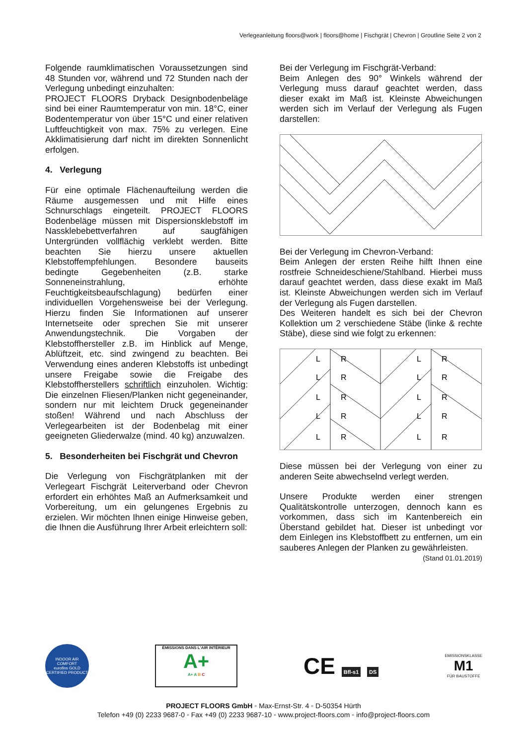Verlegeanleitung floors@work | floors@home | Fischgrät | Chevron | Groutline Seite 2 von 2
Folgende raumklimatischen Voraussetzungen sind 48 Stunden vor, während und 72 Stunden nach der Verlegung unbedingt einzuhalten:
PROJECT FLOORS Dryback Designbodenbeläge sind bei einer Raumtemperatur von min. 18°C, einer Bodentemperatur von über 15°C und einer relativen Luftfeuchtigkeit von max. 75% zu verlegen. Eine Akklimatisierung darf nicht im direkten Sonnenlicht erfolgen.
4. Verlegung
Für eine optimale Flächenaufteilung werden die Räume ausgemessen und mit Hilfe eines Schnurschlags eingeteilt. PROJECT FLOORS Bodenbeläge müssen mit Dispersionsklebstoff im Nassklebebettverfahren auf saugfähigen Untergründen vollflächig verklebt werden. Bitte beachten Sie hierzu unsere aktuellen Klebstoffempfehlungen. Besondere bauseits bedingte Gegebenheiten (z.B. starke Sonneneinstrahlung, erhöhte Feuchtigkeitsbeaufschlagung) bedürfen einer individuellen Vorgehensweise bei der Verlegung. Hierzu finden Sie Informationen auf unserer Internetseite oder sprechen Sie mit unserer Anwendungstechnik. Die Vorgaben der Klebstoffhersteller z.B. im Hinblick auf Menge, Ablüftzeit, etc. sind zwingend zu beachten. Bei Verwendung eines anderen Klebstoffs ist unbedingt unsere Freigabe sowie die Freigabe des Klebstoffherstellers schriftlich einzuholen. Wichtig: Die einzelnen Fliesen/Planken nicht gegeneinander, sondern nur mit leichtem Druck gegeneinander stoßen! Während und nach Abschluss der Verlegearbeiten ist der Bodenbelag mit einer geeigneten Gliederwalze (mind. 40 kg) anzuwalzen.
5. Besonderheiten bei Fischgrät und Chevron
Die Verlegung von Fischgrätplanken mit der Verlegeart Fischgrät Leiterverband oder Chevron erfordert ein erhöhtes Maß an Aufmerksamkeit und Vorbereitung, um ein gelungenes Ergebnis zu erzielen. Wir möchten Ihnen einige Hinweise geben, die Ihnen die Ausführung Ihrer Arbeit erleichtern soll:
Bei der Verlegung im Fischgrät-Verband:
Beim Anlegen des 90° Winkels während der Verlegung muss darauf geachtet werden, dass dieser exakt im Maß ist. Kleinste Abweichungen werden sich im Verlauf der Verlegung als Fugen darstellen:
Bei der Verlegung im Chevron-Verband:
Beim Anlegen der ersten Reihe hilft Ihnen eine rostfreie Schneideschiene/Stahlband. Hierbei muss darauf geachtet werden, dass diese exakt im Maß ist. Kleinste Abweichungen werden sich im Verlauf der Verlegung als Fugen darstellen.
Des Weiteren handelt es sich bei der Chevron Kollektion um 2 verschiedene Stäbe (linke & rechte Stäbe), diese sind wie folgt zu erkennen:
L
R
L
R
L
R
L
R
L
R
L
R
L
R
L
R
L
R
L
R
Diese müssen bei der Verlegung von einer zu anderen Seite abwechselnd verlegt werden.
Unsere Produkte werden einer strengen Qualitätskontrolle unterzogen, dennoch kann es vorkommen, dass sich im Kantenbereich ein Überstand gebildet hat. Dieser ist unbedingt vor dem Einlegen ins Klebstoffbett zu entfernen, um ein sauberes Anlegen der Planken zu gewährleisten.
(Stand 01.01.2019)
INDOOR AIR COMFORT
eurofins GOLD
CERTIFIED PRODUCT
ÉMISSIONS DANS L'AIR INTÉRIEUR
A+
A+ A B C
CE Bfl-s1 DS
EMISSIONSKLASSE
M1
FÜR BAUSTOFFE
PROJECT FLOORS GmbH ◦ Max-Ernst-Str. 4 ◦ D-50354 Hürth
Telefon +49 (0) 2233 9687-0 ◦ Fax +49 (0) 2233 9687-10 ◦ www.project-floors.com ◦ info@project-floors.com